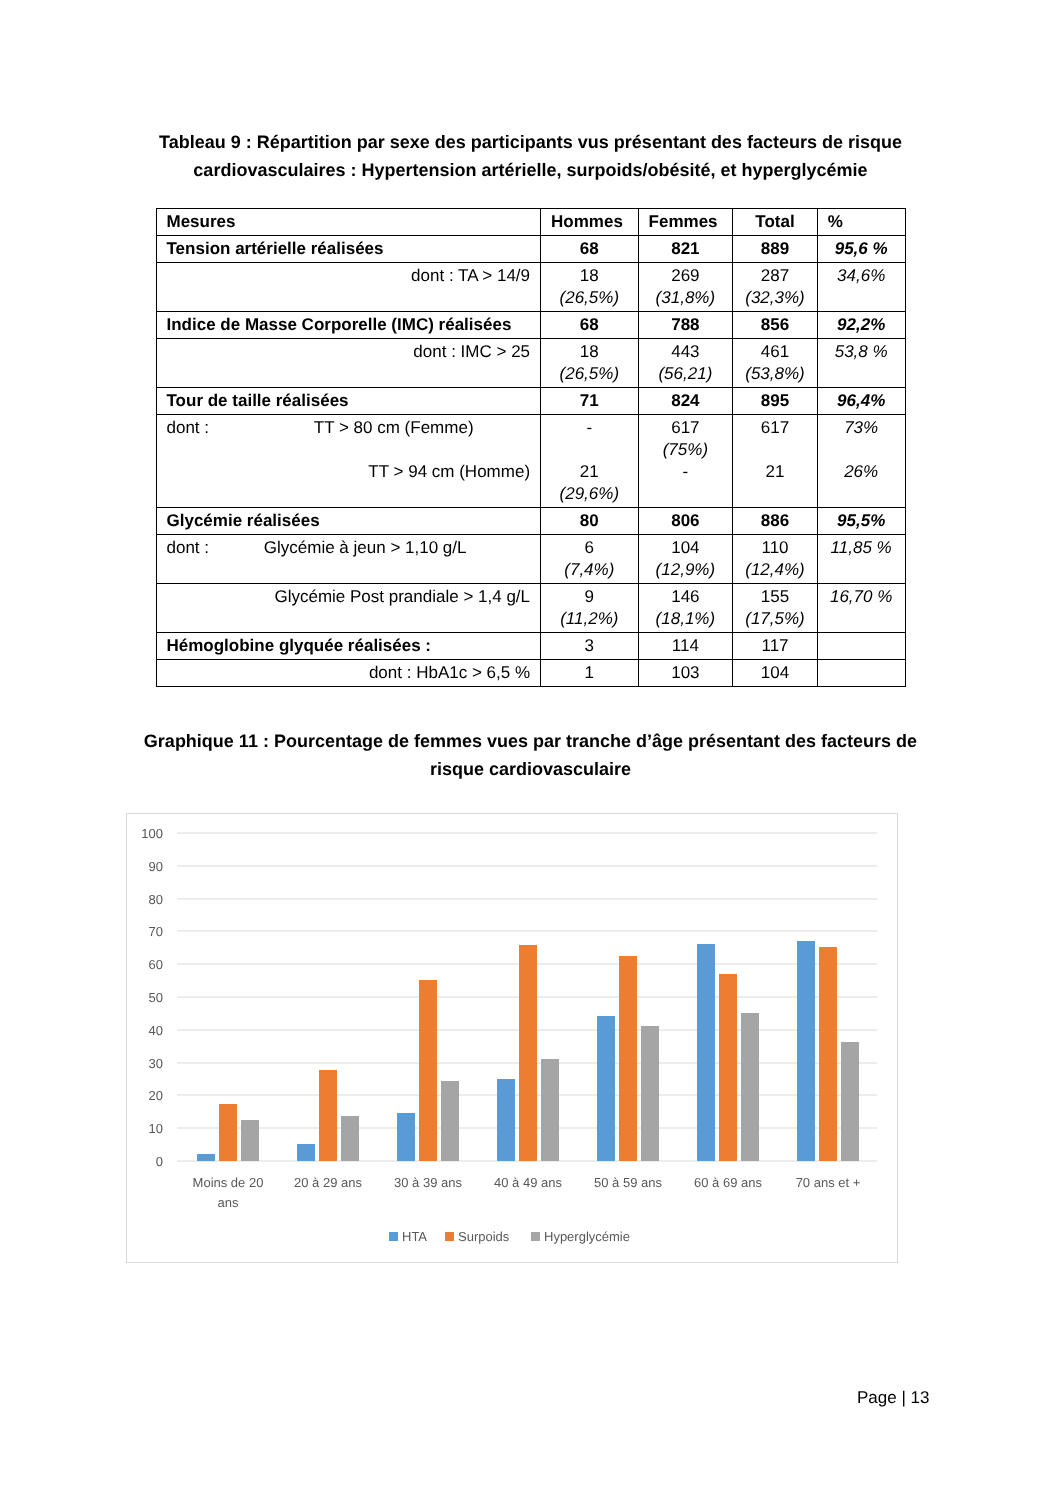Tableau 9 : Répartition par sexe des participants vus présentant des facteurs de risque
cardiovasculaires : Hypertension artérielle, surpoids/obésité, et hyperglycémie
| Mesures | Hommes | Femmes | Total | % |
| --- | --- | --- | --- | --- |
| Tension artérielle réalisées | 68 | 821 | 889 | 95,6 % |
| dont : TA > 14/9 | 18 (26,5%) | 269 (31,8%) | 287 (32,3%) | 34,6% |
| Indice de Masse Corporelle (IMC) réalisées | 68 | 788 | 856 | 92,2% |
| dont : IMC > 25 | 18 (26,5%) | 443 (56,21) | 461 (53,8%) | 53,8 % |
| Tour de taille réalisées | 71 | 824 | 895 | 96,4% |
| dont : TT > 80 cm (Femme) TT > 94 cm (Homme) | - 21 (29,6%) | 617 (75%) - | 617 21 | 73% 26% |
| Glycémie réalisées | 80 | 806 | 886 | 95,5% |
| dont : Glycémie à jeun > 1,10 g/L | 6 (7,4%) | 104 (12,9%) | 110 (12,4%) | 11,85 % |
| Glycémie Post prandiale > 1,4 g/L | 9 (11,2%) | 146 (18,1%) | 155 (17,5%) | 16,70 % |
| Hémoglobine glyquée réalisées : | 3 | 114 | 117 | |
| dont : HbA1c > 6,5 % | 1 | 103 | 104 | |
Graphique 11 : Pourcentage de femmes vues par tranche d’âge présentant des facteurs de
risque cardiovasculaire
100
90
80
70
60
50
40
30
20
10
0
Moins de 20
ans
20 à 29 ans
30 à 39 ans
40 à 49 ans
50 à 59 ans
60 à 69 ans
70 ans et +
HTA
Surpoids
Hyperglycémie
Page | 13